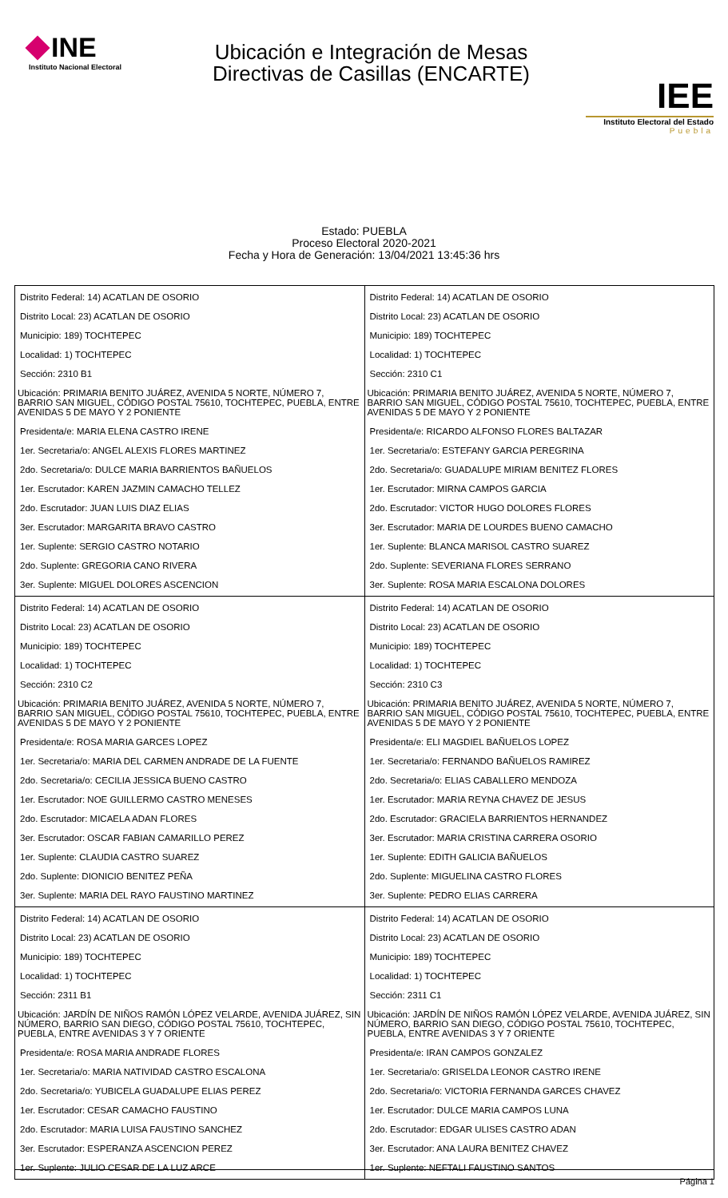INE
Instituto Nacional Electoral
Ubicación e Integración de Mesas
Directivas de Casillas (ENCARTE)
IEE
Instituto Electoral del Estado
Puebla
Estado: PUEBLA
Proceso Electoral 2020-2021
Fecha y Hora de Generación: 13/04/2021 13:45:36 hrs
| Distrito Federal: 14) ACATLAN DE OSORIO Distrito Local: 23) ACATLAN DE OSORIO Municipio: 189) TOCHTEPEC Localidad: 1) TOCHTEPEC Sección: 2310 B1 Ubicación: PRIMARIA BENITO JUÁREZ, AVENIDA 5 NORTE, NÚMERO 7, BARRIO SAN MIGUEL, CÓDIGO POSTAL 75610, TOCHTEPEC, PUEBLA, ENTRE AVENIDAS 5 DE MAYO Y 2 PONIENTE Presidenta/e: MARIA ELENA CASTRO IRENE 1er. Secretaria/o: ANGEL ALEXIS FLORES MARTINEZ 2do. Secretaria/o: DULCE MARIA BARRIENTOS BAÑUELOS 1er. Escrutador: KAREN JAZMIN CAMACHO TELLEZ 2do. Escrutador: JUAN LUIS DIAZ ELIAS 3er. Escrutador: MARGARITA BRAVO CASTRO 1er. Suplente: SERGIO CASTRO NOTARIO 2do. Suplente: GREGORIA CANO RIVERA 3er. Suplente: MIGUEL DOLORES ASCENCION | Distrito Federal: 14) ACATLAN DE OSORIO Distrito Local: 23) ACATLAN DE OSORIO Municipio: 189) TOCHTEPEC Localidad: 1) TOCHTEPEC Sección: 2310 C1 Ubicación: PRIMARIA BENITO JUÁREZ, AVENIDA 5 NORTE, NÚMERO 7, BARRIO SAN MIGUEL, CÓDIGO POSTAL 75610, TOCHTEPEC, PUEBLA, ENTRE AVENIDAS 5 DE MAYO Y 2 PONIENTE Presidenta/e: RICARDO ALFONSO FLORES BALTAZAR 1er. Secretaria/o: ESTEFANY GARCIA PEREGRINA 2do. Secretaria/o: GUADALUPE MIRIAM BENITEZ FLORES 1er. Escrutador: MIRNA CAMPOS GARCIA 2do. Escrutador: VICTOR HUGO DOLORES FLORES 3er. Escrutador: MARIA DE LOURDES BUENO CAMACHO 1er. Suplente: BLANCA MARISOL CASTRO SUAREZ 2do. Suplente: SEVERIANA FLORES SERRANO 3er. Suplente: ROSA MARIA ESCALONA DOLORES |
| Distrito Federal: 14) ACATLAN DE OSORIO Distrito Local: 23) ACATLAN DE OSORIO Municipio: 189) TOCHTEPEC Localidad: 1) TOCHTEPEC Sección: 2310 C2 Ubicación: PRIMARIA BENITO JUÁREZ, AVENIDA 5 NORTE, NÚMERO 7, BARRIO SAN MIGUEL, CÓDIGO POSTAL 75610, TOCHTEPEC, PUEBLA, ENTRE AVENIDAS 5 DE MAYO Y 2 PONIENTE Presidenta/e: ROSA MARIA GARCES LOPEZ 1er. Secretaria/o: MARIA DEL CARMEN ANDRADE DE LA FUENTE 2do. Secretaria/o: CECILIA JESSICA BUENO CASTRO 1er. Escrutador: NOE GUILLERMO CASTRO MENESES 2do. Escrutador: MICAELA ADAN FLORES 3er. Escrutador: OSCAR FABIAN CAMARILLO PEREZ 1er. Suplente: CLAUDIA CASTRO SUAREZ 2do. Suplente: DIONICIO BENITEZ PEÑA 3er. Suplente: MARIA DEL RAYO FAUSTINO MARTINEZ | Distrito Federal: 14) ACATLAN DE OSORIO Distrito Local: 23) ACATLAN DE OSORIO Municipio: 189) TOCHTEPEC Localidad: 1) TOCHTEPEC Sección: 2310 C3 Ubicación: PRIMARIA BENITO JUÁREZ, AVENIDA 5 NORTE, NÚMERO 7, BARRIO SAN MIGUEL, CÓDIGO POSTAL 75610, TOCHTEPEC, PUEBLA, ENTRE AVENIDAS 5 DE MAYO Y 2 PONIENTE Presidenta/e: ELI MAGDIEL BAÑUELOS LOPEZ 1er. Secretaria/o: FERNANDO BAÑUELOS RAMIREZ 2do. Secretaria/o: ELIAS CABALLERO MENDOZA 1er. Escrutador: MARIA REYNA CHAVEZ DE JESUS 2do. Escrutador: GRACIELA BARRIENTOS HERNANDEZ 3er. Escrutador: MARIA CRISTINA CARRERA OSORIO 1er. Suplente: EDITH GALICIA BAÑUELOS 2do. Suplente: MIGUELINA CASTRO FLORES 3er. Suplente: PEDRO ELIAS CARRERA |
| Distrito Federal: 14) ACATLAN DE OSORIO Distrito Local: 23) ACATLAN DE OSORIO Municipio: 189) TOCHTEPEC Localidad: 1) TOCHTEPEC Sección: 2311 B1 Ubicación: JARDÍN DE NIÑOS RAMÓN LÓPEZ VELARDE, AVENIDA JUÁREZ, SIN NÚMERO, BARRIO SAN DIEGO, CÓDIGO POSTAL 75610, TOCHTEPEC, PUEBLA, ENTRE AVENIDAS 3 Y 7 ORIENTE Presidenta/e: ROSA MARIA ANDRADE FLORES 1er. Secretaria/o: MARIA NATIVIDAD CASTRO ESCALONA 2do. Secretaria/o: YUBICELA GUADALUPE ELIAS PEREZ 1er. Escrutador: CESAR CAMACHO FAUSTINO 2do. Escrutador: MARIA LUISA FAUSTINO SANCHEZ 3er. Escrutador: ESPERANZA ASCENCION PEREZ 1er. Suplente: JULIO CESAR DE LA LUZ ARCE | Distrito Federal: 14) ACATLAN DE OSORIO Distrito Local: 23) ACATLAN DE OSORIO Municipio: 189) TOCHTEPEC Localidad: 1) TOCHTEPEC Sección: 2311 C1 Ubicación: JARDÍN DE NIÑOS RAMÓN LÓPEZ VELARDE, AVENIDA JUÁREZ, SIN NÚMERO, BARRIO SAN DIEGO, CÓDIGO POSTAL 75610, TOCHTEPEC, PUEBLA, ENTRE AVENIDAS 3 Y 7 ORIENTE Presidenta/e: IRAN CAMPOS GONZALEZ 1er. Secretaria/o: GRISELDA LEONOR CASTRO IRENE 2do. Secretaria/o: VICTORIA FERNANDA GARCES CHAVEZ 1er. Escrutador: DULCE MARIA CAMPOS LUNA 2do. Escrutador: EDGAR ULISES CASTRO ADAN 3er. Escrutador: ANA LAURA BENITEZ CHAVEZ 1er. Suplente: NEFTALI FAUSTINO SANTOS |
Página 1